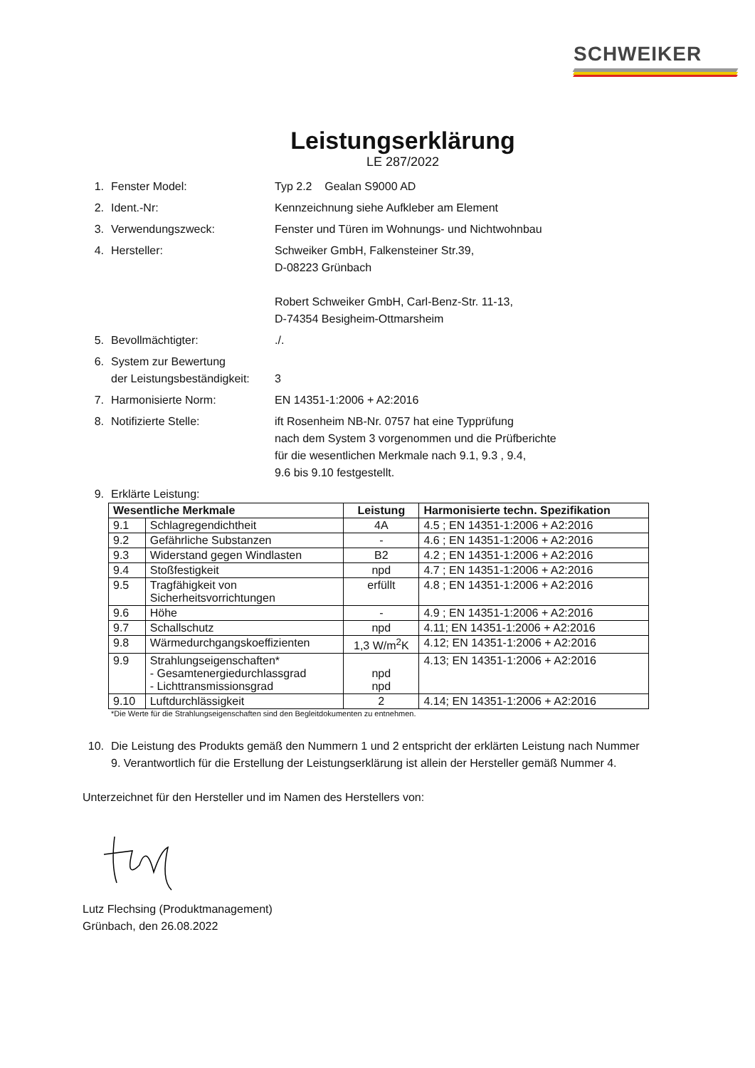SCHWEIKER
Leistungserklärung
LE 287/2022
1. Fenster Model: Typ 2.2 Gealan S9000 AD
2. Ident.-Nr: Kennzeichnung siehe Aufkleber am Element
3. Verwendungszweck: Fenster und Türen im Wohnungs- und Nichtwohnbau
4. Hersteller: Schweiker GmbH, Falkensteiner Str.39,
D-08223 Grünbach
Robert Schweiker GmbH, Carl-Benz-Str. 11-13,
D-74354 Besigheim-Ottmarsheim
5. Bevollmächtigter:./.
6. System zur Bewertung
der Leistungsbeständigkeit:
3
7. Harmonisierte Norm: EN 14351-1:2006 + A2:2016
8. Notifizierte Stelle: ift Rosenheim NB-Nr. 0757 hat eine Typprüfung
nach dem System 3 vorgenommen und die Prüfberichte
für die wesentlichen Merkmale nach 9.1, 9.3 , 9.4,
9.6 bis 9.10 festgestellt.
9. Erklärte Leistung:
| Wesentliche Merkmale | | Leistung | Harmonisierte techn. Spezifikation |
| --- | --- | --- | --- |
| 9.1 | Schlagregendichtheit | 4A | 4.5 ; EN 14351-1:2006 + A2:2016 |
| 9.2 | Gefährliche Substanzen | - | 4.6 ; EN 14351-1:2006 + A2:2016 |
| 9.3 | Widerstand gegen Windlasten | B2 | 4.2 ; EN 14351-1:2006 + A2:2016 |
| 9.4 | Stoßfestigkeit | npd | 4.7 ; EN 14351-1:2006 + A2:2016 |
| 9.5 | Tragfähigkeit von Sicherheitsvorrichtungen | erfüllt | 4.8 ; EN 14351-1:2006 + A2:2016 |
| 9.6 | Höhe | - | 4.9 ; EN 14351-1:2006 + A2:2016 |
| 9.7 | Schallschutz | npd | 4.11; EN 14351-1:2006 + A2:2016 |
| 9.8 | Wärmedurchgangskoeffizienten | 1,3 W/m<sup>2</sup>K | 4.12; EN 14351-1:2006 + A2:2016 |
| 9.9 | Strahlungseigenschaften* - Gesamtenergiedurchlassgrad - Lichttransmissionsgrad | npd npd | 4.13; EN 14351-1:2006 + A2:2016 |
| 9.10 | Luftdurchlässigkeit | 2 | 4.14; EN 14351-1:2006 + A2:2016 |
*Die Werte für die Strahlungseigenschaften sind den Begleitdokumenten zu entnehmen.
10. Die Leistung des Produkts gemäß den Nummern 1 und 2 entspricht der erklärten Leistung nach Nummer 9. Verantwortlich für die Erstellung der Leistungserklärung ist allein der Hersteller gemäß Nummer 4.
Unterzeichnet für den Hersteller und im Namen des Herstellers von:
Lutz Flechsing (Produktmanagement)
Grünbach, den 26.08.2022